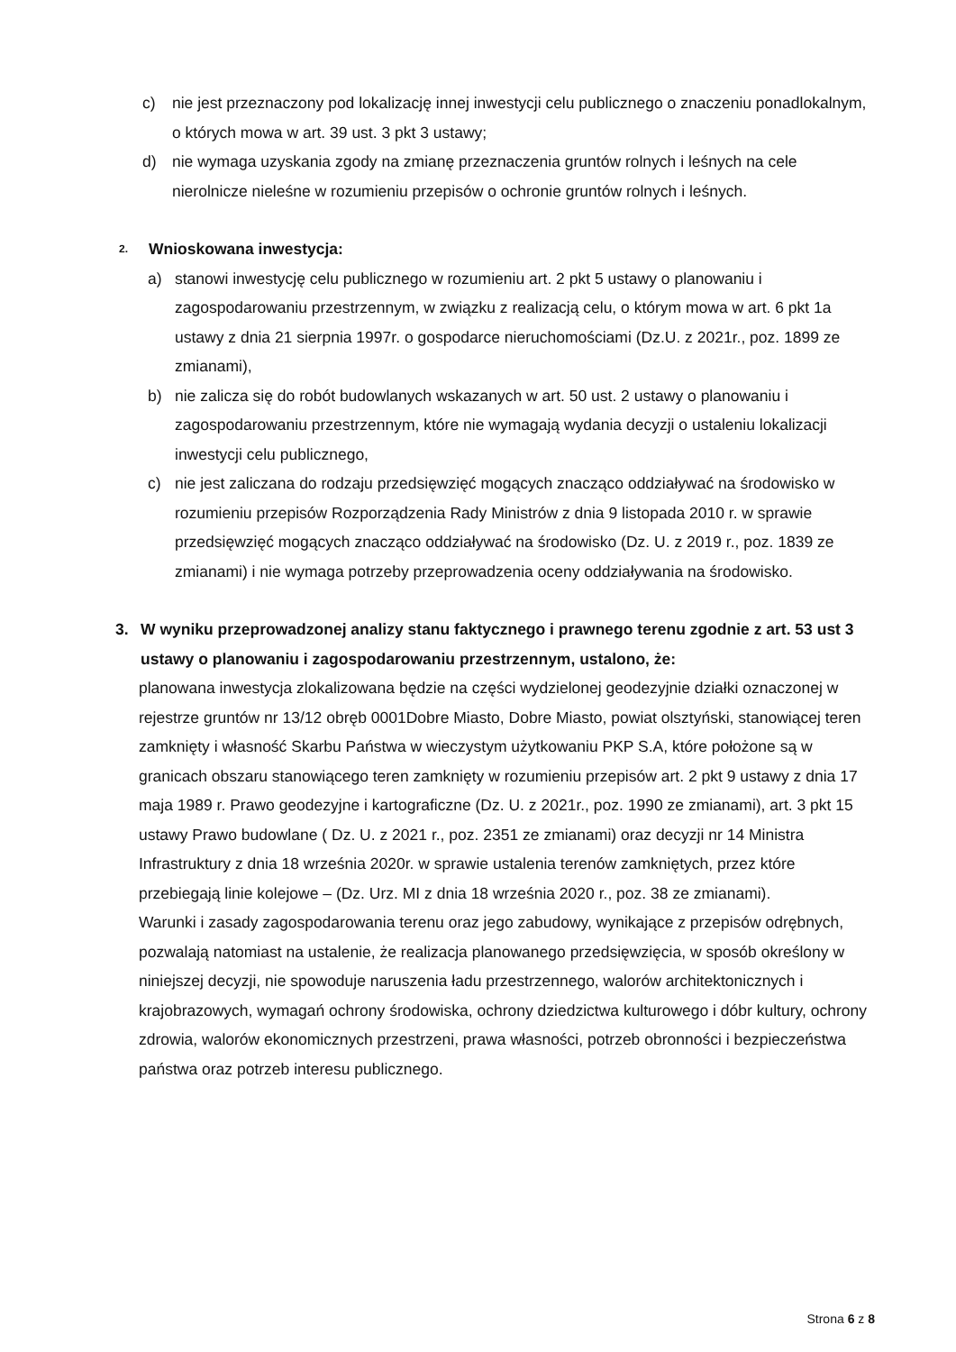c) nie jest przeznaczony pod lokalizację innej inwestycji celu publicznego o znaczeniu ponadlokalnym, o których mowa w art. 39 ust. 3 pkt 3 ustawy;
d) nie wymaga uzyskania zgody na zmianę przeznaczenia gruntów rolnych i leśnych na cele nierolnicze nieleśne w rozumieniu przepisów o ochronie gruntów rolnych i leśnych.
2.
Wnioskowana inwestycja:
a) stanowi inwestycję celu publicznego w rozumieniu art. 2 pkt 5 ustawy o planowaniu i zagospodarowaniu przestrzennym, w związku z realizacją celu, o którym mowa w art. 6 pkt 1a ustawy z dnia 21 sierpnia 1997r. o gospodarce nieruchomościami (Dz.U. z 2021r., poz. 1899 ze zmianami),
b) nie zalicza się do robót budowlanych wskazanych w art. 50 ust. 2 ustawy o planowaniu i zagospodarowaniu przestrzennym, które nie wymagają wydania decyzji o ustaleniu lokalizacji inwestycji celu publicznego,
c) nie jest zaliczana do rodzaju przedsięwzięć mogących znacząco oddziaływać na środowisko w rozumieniu przepisów Rozporządzenia Rady Ministrów z dnia 9 listopada 2010 r. w sprawie przedsięwzięć mogących znacząco oddziaływać na środowisko (Dz. U. z 2019 r., poz. 1839 ze zmianami) i nie wymaga potrzeby przeprowadzenia oceny oddziaływania na środowisko.
3. W wyniku przeprowadzonej analizy stanu faktycznego i prawnego terenu zgodnie z art. 53 ust 3 ustawy o planowaniu i zagospodarowaniu przestrzennym, ustalono, że:
planowana inwestycja zlokalizowana będzie na części wydzielonej geodezyjnie działki oznaczonej w rejestrze gruntów nr 13/12 obręb 0001Dobre Miasto, Dobre Miasto, powiat olsztyński, stanowiącej teren zamknięty i własność Skarbu Państwa w wieczystym użytkowaniu PKP S.A, które położone są w granicach obszaru stanowiącego teren zamknięty w rozumieniu przepisów art. 2 pkt 9 ustawy z dnia 17 maja 1989 r. Prawo geodezyjne i kartograficzne (Dz. U. z 2021r., poz. 1990 ze zmianami), art. 3 pkt 15 ustawy Prawo budowlane ( Dz. U. z 2021 r., poz. 2351 ze zmianami) oraz decyzji nr 14 Ministra Infrastruktury z dnia 18 września 2020r. w sprawie ustalenia terenów zamkniętych, przez które przebiegają linie kolejowe – (Dz. Urz. MI z dnia 18 września 2020 r., poz. 38 ze zmianami).
Warunki i zasady zagospodarowania terenu oraz jego zabudowy, wynikające z przepisów odrębnych, pozwalają natomiast na ustalenie, że realizacja planowanego przedsięwzięcia, w sposób określony w niniejszej decyzji, nie spowoduje naruszenia ładu przestrzennego, walorów architektonicznych i krajobrazowych, wymagań ochrony środowiska, ochrony dziedzictwa kulturowego i dóbr kultury, ochrony zdrowia, walorów ekonomicznych przestrzeni, prawa własności, potrzeb obronności i bezpieczeństwa państwa oraz potrzeb interesu publicznego.
Strona 6 z 8